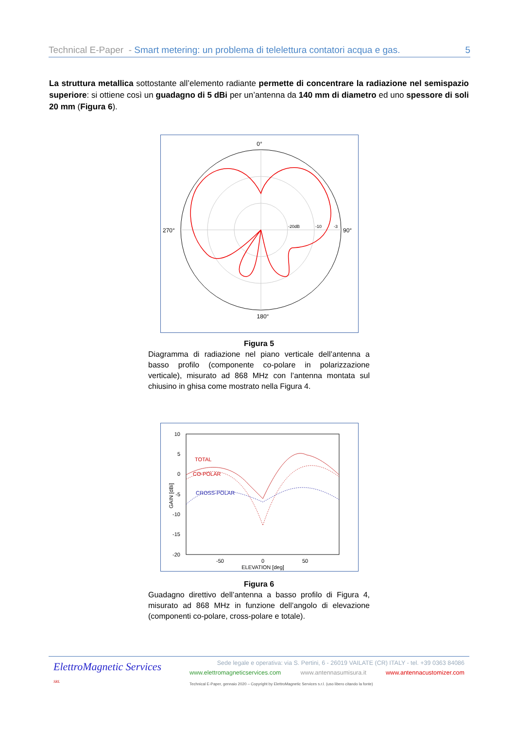Technical E-Paper - Smart metering: un problema di telelettura contatori acqua e gas. 5
La struttura metallica sottostante all’elemento radiante permette di concentrare la radiazione nel semispazio superiore: si ottiene così un guadagno di 5 dBi per un’antenna da 140 mm di diametro ed uno spessore di soli 20 mm (Figura 6).
0°
270°
90°
180°
-20dB
-10
-3
Figura 5
Diagramma di radiazione nel piano verticale dell’antenna a basso profilo (componente co-polare in polarizzazione verticale), misurato ad 868 MHz con l’antenna montata sul chiusino in ghisa come mostrato nella Figura 4.
10
5
0
-5
-10
-15
-20
-50
0
50
ELEVATION [deg]
GAIN [dBi]
TOTAL
CO-POLAR
CROSS-POLAR
Figura 6
Guadagno direttivo dell’antenna a basso profilo di Figura 4, misurato ad 868 MHz in funzione dell’angolo di elevazione (componenti co-polare, cross-polare e totale).
ElettroMagnetic Services SRL
Sede legale e operativa: via S. Pertini, 6 - 26019 VAILATE (CR) ITALY - tel. +39 0363 84086
www.elettromagneticservices.com www.antennasumisura.it www.antennacustomizer.com
Technical E-Paper, gennaio 2020 – Copyright by ElettroMagnetic Services s.r.l. (uso libero citando la fonte)